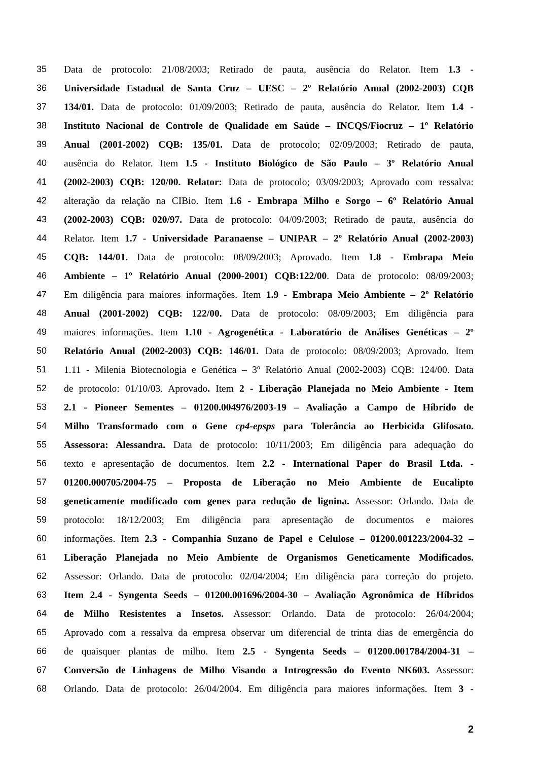35 Data de protocolo: 21/08/2003; Retirado de pauta, ausência do Relator. Item 1.3 -
36 Universidade Estadual de Santa Cruz – UESC – 2º Relatório Anual (2002-2003) CQB
37 134/01. Data de protocolo: 01/09/2003; Retirado de pauta, ausência do Relator. Item 1.4 -
38 Instituto Nacional de Controle de Qualidade em Saúde – INCQS/Fiocruz – 1º Relatório
39 Anual (2001-2002) CQB: 135/01. Data de protocolo; 02/09/2003; Retirado de pauta,
40 ausência do Relator. Item 1.5 - Instituto Biológico de São Paulo – 3º Relatório Anual
41 (2002-2003) CQB: 120/00. Relator: Data de protocolo; 03/09/2003; Aprovado com ressalva:
42 alteração da relação na CIBio. Item 1.6 - Embrapa Milho e Sorgo – 6º Relatório Anual
43 (2002-2003) CQB: 020/97. Data de protocolo: 04/09/2003; Retirado de pauta, ausência do
44 Relator. Item 1.7 - Universidade Paranaense – UNIPAR – 2º Relatório Anual (2002-2003)
45 CQB: 144/01. Data de protocolo: 08/09/2003; Aprovado. Item 1.8 - Embrapa Meio
46 Ambiente – 1º Relatório Anual (2000-2001) CQB:122/00. Data de protocolo: 08/09/2003;
47 Em diligência para maiores informações. Item 1.9 - Embrapa Meio Ambiente – 2º Relatório
48 Anual (2001-2002) CQB: 122/00. Data de protocolo: 08/09/2003; Em diligência para
49 maiores informações. Item 1.10 - Agrogenética - Laboratório de Análises Genéticas – 2º
50 Relatório Anual (2002-2003) CQB: 146/01. Data de protocolo: 08/09/2003; Aprovado. Item
51 1.11 - Milenia Biotecnologia e Genética – 3º Relatório Anual (2002-2003) CQB: 124/00. Data
52 de protocolo: 01/10/03. Aprovado. Item 2 - Liberação Planejada no Meio Ambiente - Item
53 2.1 - Pioneer Sementes – 01200.004976/2003-19 – Avaliação a Campo de Híbrido de
54 Milho Transformado com o Gene cp4-epsps para Tolerância ao Herbicida Glifosato.
55 Assessora: Alessandra. Data de protocolo: 10/11/2003; Em diligência para adequação do
56 texto e apresentação de documentos. Item 2.2 - International Paper do Brasil Ltda. -
57 01200.000705/2004-75 – Proposta de Liberação no Meio Ambiente de Eucalipto
58 geneticamente modificado com genes para redução de lignina. Assessor: Orlando. Data de
59 protocolo: 18/12/2003; Em diligência para apresentação de documentos e maiores
60 informações. Item 2.3 - Companhia Suzano de Papel e Celulose – 01200.001223/2004-32 –
61 Liberação Planejada no Meio Ambiente de Organismos Geneticamente Modificados.
62 Assessor: Orlando. Data de protocolo: 02/04/2004; Em diligência para correção do projeto.
63 Item 2.4 - Syngenta Seeds – 01200.001696/2004-30 – Avaliação Agronômica de Híbridos
64 de Milho Resistentes a Insetos. Assessor: Orlando. Data de protocolo: 26/04/2004;
65 Aprovado com a ressalva da empresa observar um diferencial de trinta dias de emergência do
66 de quaisquer plantas de milho. Item 2.5 - Syngenta Seeds – 01200.001784/2004-31 –
67 Conversão de Linhagens de Milho Visando a Introgressão do Evento NK603. Assessor:
68 Orlando. Data de protocolo: 26/04/2004. Em diligência para maiores informações. Item 3 -
2